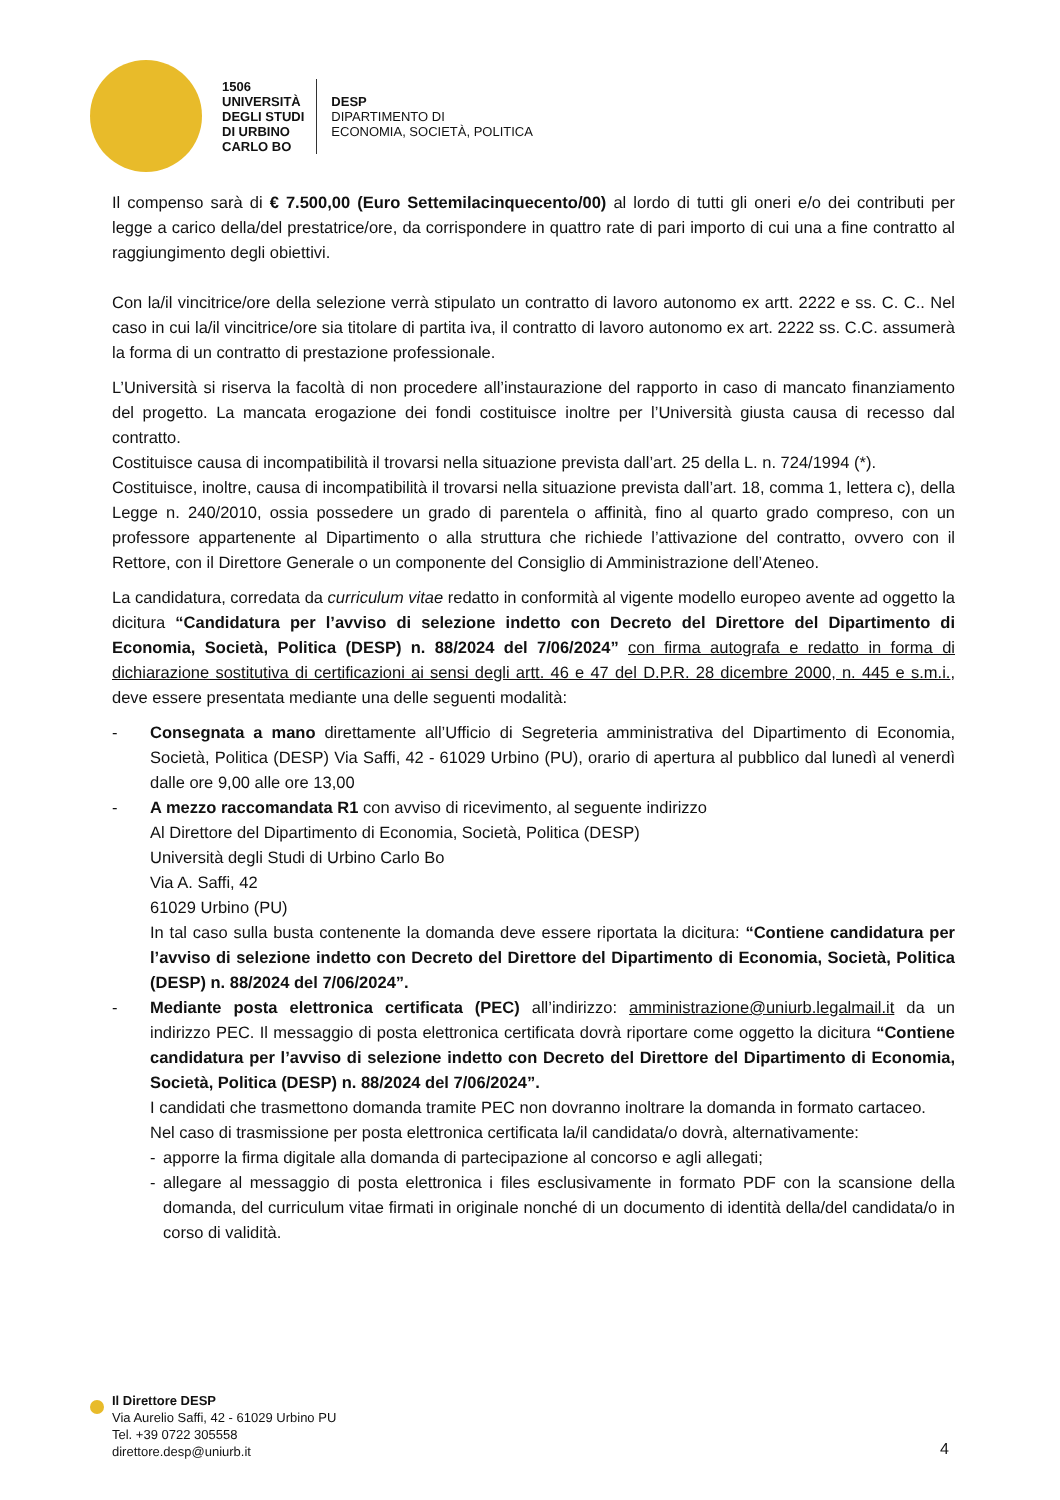1506
UNIVERSITÀ
DEGLI STUDI
DI URBINO
CARLO BO
DESP
DIPARTIMENTO DI
ECONOMIA, SOCIETÀ, POLITICA
Il compenso sarà di € 7.500,00 (Euro Settemilacinquecento/00) al lordo di tutti gli oneri e/o dei contributi per legge a carico della/del prestatrice/ore, da corrispondere in quattro rate di pari importo di cui una a fine contratto al raggiungimento degli obiettivi.
Con la/il vincitrice/ore della selezione verrà stipulato un contratto di lavoro autonomo ex artt. 2222 e ss. C. C.. Nel caso in cui la/il vincitrice/ore sia titolare di partita iva, il contratto di lavoro autonomo ex art. 2222 ss. C.C. assumerà la forma di un contratto di prestazione professionale.
L’Università si riserva la facoltà di non procedere all’instaurazione del rapporto in caso di mancato finanziamento del progetto. La mancata erogazione dei fondi costituisce inoltre per l’Università giusta causa di recesso dal contratto.
Costituisce causa di incompatibilità il trovarsi nella situazione prevista dall’art. 25 della L. n. 724/1994 (*).
Costituisce, inoltre, causa di incompatibilità il trovarsi nella situazione prevista dall’art. 18, comma 1, lettera c), della Legge n. 240/2010, ossia possedere un grado di parentela o affinità, fino al quarto grado compreso, con un professore appartenente al Dipartimento o alla struttura che richiede l’attivazione del contratto, ovvero con il Rettore, con il Direttore Generale o un componente del Consiglio di Amministrazione dell’Ateneo.
La candidatura, corredata da curriculum vitae redatto in conformità al vigente modello europeo avente ad oggetto la dicitura “Candidatura per l’avviso di selezione indetto con Decreto del Direttore del Dipartimento di Economia, Società, Politica (DESP) n. 88/2024 del 7/06/2024” con firma autografa e redatto in forma di dichiarazione sostitutiva di certificazioni ai sensi degli artt. 46 e 47 del D.P.R. 28 dicembre 2000, n. 445 e s.m.i., deve essere presentata mediante una delle seguenti modalità:
- Consegnata a mano direttamente all’Ufficio di Segreteria amministrativa del Dipartimento di Economia, Società, Politica (DESP) Via Saffi, 42 - 61029 Urbino (PU), orario di apertura al pubblico dal lunedì al venerdì dalle ore 9,00 alle ore 13,00
- A mezzo raccomandata R1 con avviso di ricevimento, al seguente indirizzo
Al Direttore del Dipartimento di Economia, Società, Politica (DESP)
Università degli Studi di Urbino Carlo Bo
Via A. Saffi, 42
61029 Urbino (PU)
In tal caso sulla busta contenente la domanda deve essere riportata la dicitura: “Contiene candidatura per l’avviso di selezione indetto con Decreto del Direttore del Dipartimento di Economia, Società, Politica (DESP) n. 88/2024 del 7/06/2024”.
- Mediante posta elettronica certificata (PEC) all’indirizzo: amministrazione@uniurb.legalmail.it da un indirizzo PEC. Il messaggio di posta elettronica certificata dovrà riportare come oggetto la dicitura “Contiene candidatura per l’avviso di selezione indetto con Decreto del Direttore del Dipartimento di Economia, Società, Politica (DESP) n. 88/2024 del 7/06/2024”.
I candidati che trasmettono domanda tramite PEC non dovranno inoltrare la domanda in formato cartaceo.
Nel caso di trasmissione per posta elettronica certificata la/il candidata/o dovrà, alternativamente:
- apporre la firma digitale alla domanda di partecipazione al concorso e agli allegati;
- allegare al messaggio di posta elettronica i files esclusivamente in formato PDF con la scansione della domanda, del curriculum vitae firmati in originale nonché di un documento di identità della/del candidata/o in corso di validità.
Il Direttore DESP
Via Aurelio Saffi, 42 - 61029 Urbino PU
Tel. +39 0722 305558
direttore.desp@uniurb.it
4